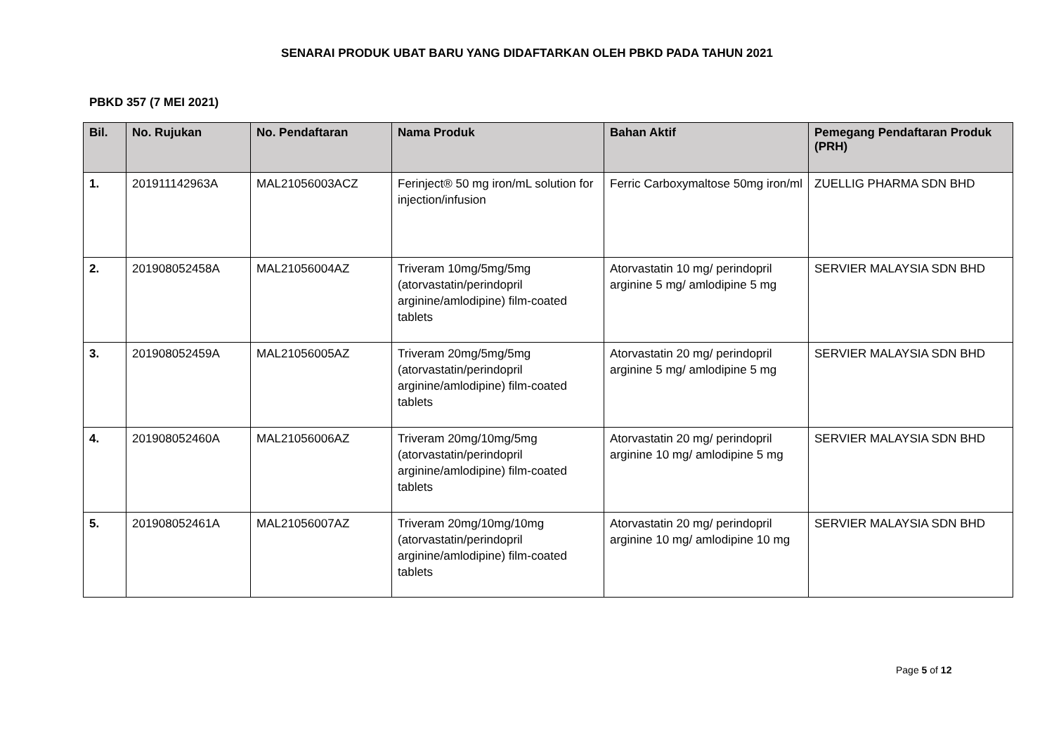SENARAI PRODUK UBAT BARU YANG DIDAFTARKAN OLEH PBKD PADA TAHUN 2021
PBKD 357 (7 MEI 2021)
| Bil. | No. Rujukan | No. Pendaftaran | Nama Produk | Bahan Aktif | Pemegang Pendaftaran Produk (PRH) |
| --- | --- | --- | --- | --- | --- |
| 1. | 201911142963A | MAL21056003ACZ | Ferinject® 50 mg iron/mL solution for injection/infusion | Ferric Carboxymaltose 50mg iron/ml | ZUELLIG PHARMA SDN BHD |
| 2. | 201908052458A | MAL21056004AZ | Triveram 10mg/5mg/5mg (atorvastatin/perindopril arginine/amlodipine) film-coated tablets | Atorvastatin 10 mg/ perindopril arginine 5 mg/ amlodipine 5 mg | SERVIER MALAYSIA SDN BHD |
| 3. | 201908052459A | MAL21056005AZ | Triveram 20mg/5mg/5mg (atorvastatin/perindopril arginine/amlodipine) film-coated tablets | Atorvastatin 20 mg/ perindopril arginine 5 mg/ amlodipine 5 mg | SERVIER MALAYSIA SDN BHD |
| 4. | 201908052460A | MAL21056006AZ | Triveram 20mg/10mg/5mg (atorvastatin/perindopril arginine/amlodipine) film-coated tablets | Atorvastatin 20 mg/ perindopril arginine 10 mg/ amlodipine 5 mg | SERVIER MALAYSIA SDN BHD |
| 5. | 201908052461A | MAL21056007AZ | Triveram 20mg/10mg/10mg (atorvastatin/perindopril arginine/amlodipine) film-coated tablets | Atorvastatin 20 mg/ perindopril arginine 10 mg/ amlodipine 10 mg | SERVIER MALAYSIA SDN BHD |
Page 5 of 12